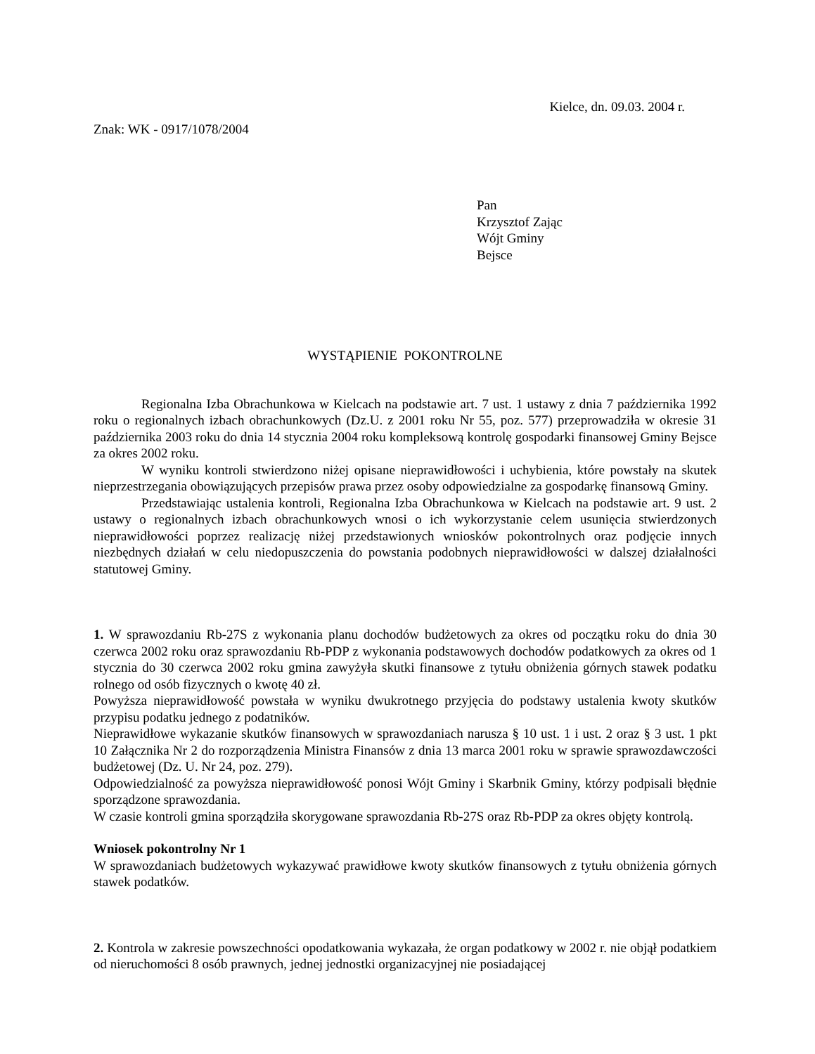Kielce, dn. 09.03. 2004 r.
Znak: WK - 0917/1078/2004
Pan
Krzysztof Zając
Wójt Gminy
Bejsce
WYSTĄPIENIE POKONTROLNE
Regionalna Izba Obrachunkowa w Kielcach na podstawie art. 7 ust. 1 ustawy z dnia 7 października 1992 roku o regionalnych izbach obrachunkowych (Dz.U. z 2001 roku Nr 55, poz. 577) przeprowadziła w okresie 31 października 2003 roku do dnia 14 stycznia 2004 roku kompleksową kontrolę gospodarki finansowej Gminy Bejsce za okres 2002 roku.
W wyniku kontroli stwierdzono niżej opisane nieprawidłowości i uchybienia, które powstały na skutek nieprzestrzegania obowiązujących przepisów prawa przez osoby odpowiedzialne za gospodarkę finansową Gminy.
Przedstawiając ustalenia kontroli, Regionalna Izba Obrachunkowa w Kielcach na podstawie art. 9 ust. 2 ustawy o regionalnych izbach obrachunkowych wnosi o ich wykorzystanie celem usunięcia stwierdzonych nieprawidłowości poprzez realizację niżej przedstawionych wniosków pokontrolnych oraz podjęcie innych niezbędnych działań w celu niedopuszczenia do powstania podobnych nieprawidłowości w dalszej działalności statutowej Gminy.
1. W sprawozdaniu Rb-27S z wykonania planu dochodów budżetowych za okres od początku roku do dnia 30 czerwca 2002 roku oraz sprawozdaniu Rb-PDP z wykonania podstawowych dochodów podatkowych za okres od 1 stycznia do 30 czerwca 2002 roku gmina zawyżyła skutki finansowe z tytułu obniżenia górnych stawek podatku rolnego od osób fizycznych o kwotę 40 zł.
Powyższa nieprawidłowość powstała w wyniku dwukrotnego przyjęcia do podstawy ustalenia kwoty skutków przypisu podatku jednego z podatników.
Nieprawidłowe wykazanie skutków finansowych w sprawozdaniach narusza § 10 ust. 1 i ust. 2 oraz § 3 ust. 1 pkt 10 Załącznika Nr 2 do rozporządzenia Ministra Finansów z dnia 13 marca 2001 roku w sprawie sprawozdawczości budżetowej (Dz. U. Nr 24, poz. 279).
Odpowiedzialność za powyższa nieprawidłowość ponosi Wójt Gminy i Skarbnik Gminy, którzy podpisali błędnie sporządzone sprawozdania.
W czasie kontroli gmina sporządziła skorygowane sprawozdania Rb-27S oraz Rb-PDP za okres objęty kontrolą.
Wniosek pokontrolny Nr 1
W sprawozdaniach budżetowych wykazywać prawidłowe kwoty skutków finansowych z tytułu obniżenia górnych stawek podatków.
2. Kontrola w zakresie powszechności opodatkowania wykazała, że organ podatkowy w 2002 r. nie objął podatkiem od nieruchomości 8 osób prawnych, jednej jednostki organizacyjnej nie posiadającej